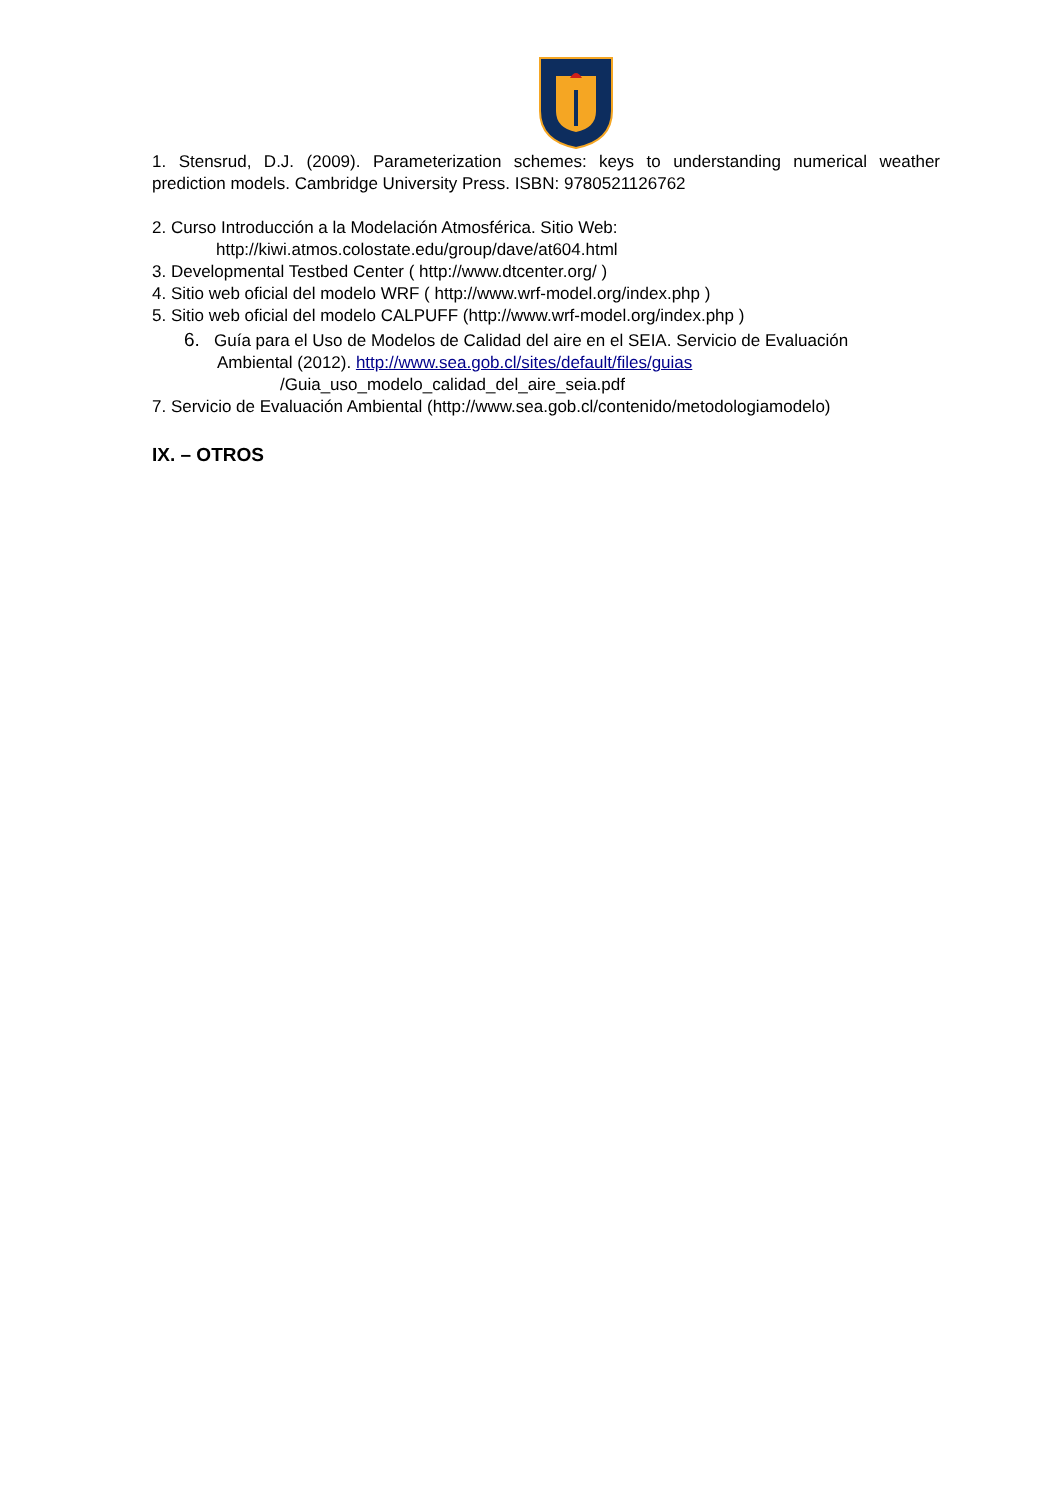1. Stensrud, D.J. (2009). Parameterization schemes: keys to understanding numerical weather prediction models. Cambridge University Press. ISBN: 9780521126762
2. Curso Introducción a la Modelación Atmosférica. Sitio Web:
http://kiwi.atmos.colostate.edu/group/dave/at604.html
3. Developmental Testbed Center ( http://www.dtcenter.org/ )
4. Sitio web oficial del modelo WRF ( http://www.wrf-model.org/index.php )
5. Sitio web oficial del modelo CALPUFF (http://www.wrf-model.org/index.php )
6. Guía para el Uso de Modelos de Calidad del aire en el SEIA. Servicio de Evaluación
Ambiental (2012). http://www.sea.gob.cl/sites/default/files/guias
/Guia_uso_modelo_calidad_del_aire_seia.pdf
7. Servicio de Evaluación Ambiental (http://www.sea.gob.cl/contenido/metodologiamodelo)
IX. – OTROS